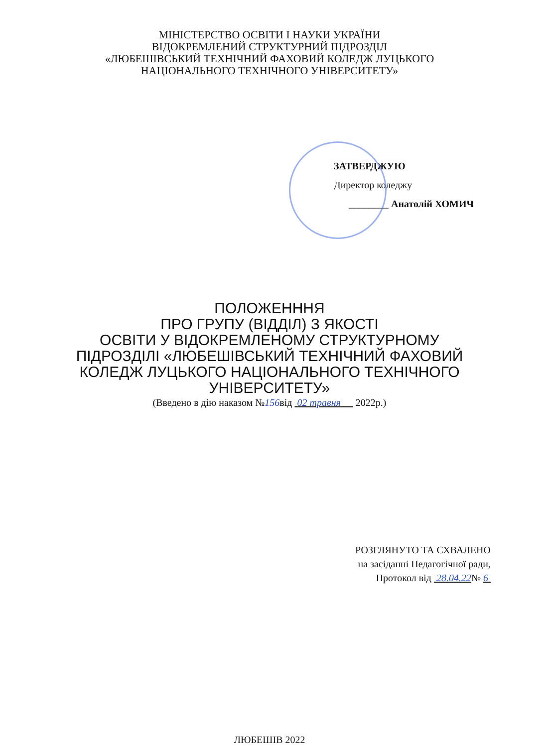МІНІСТЕРСТВО ОСВІТИ І НАУКИ УКРАЇНИ
ВІДОКРЕМЛЕНИЙ СТРУКТУРНИЙ ПІДРОЗДІЛ
«ЛЮБЕШІВСЬКИЙ ТЕХНІЧНИЙ ФАХОВИЙ КОЛЕДЖ ЛУЦЬКОГО
НАЦІОНАЛЬНОГО ТЕХНІЧНОГО УНІВЕРСИТЕТУ»
ЗАТВЕРДЖУЮ
Директор коледжу
________ Анатолій ХОМИЧ
ПОЛОЖЕНННЯ
ПРО ГРУПУ (ВІДДІЛ) З ЯКОСТІ
ОСВІТИ У ВІДОКРЕМЛЕНОМУ СТРУКТУРНОМУ
ПІДРОЗДІЛІ «ЛЮБЕШІВСЬКИЙ ТЕХНІЧНИЙ ФАХОВИЙ
КОЛЕДЖ ЛУЦЬКОГО НАЦІОНАЛЬНОГО ТЕХНІЧНОГО
УНІВЕРСИТЕТУ»
(Введено в дію наказом №156від 02 травня 2022р.)
РОЗГЛЯНУТО ТА СХВАЛЕНО
на засіданні Педагогічної ради,
Протокол від 28.04.22№ 6
ЛЮБЕШІВ 2022